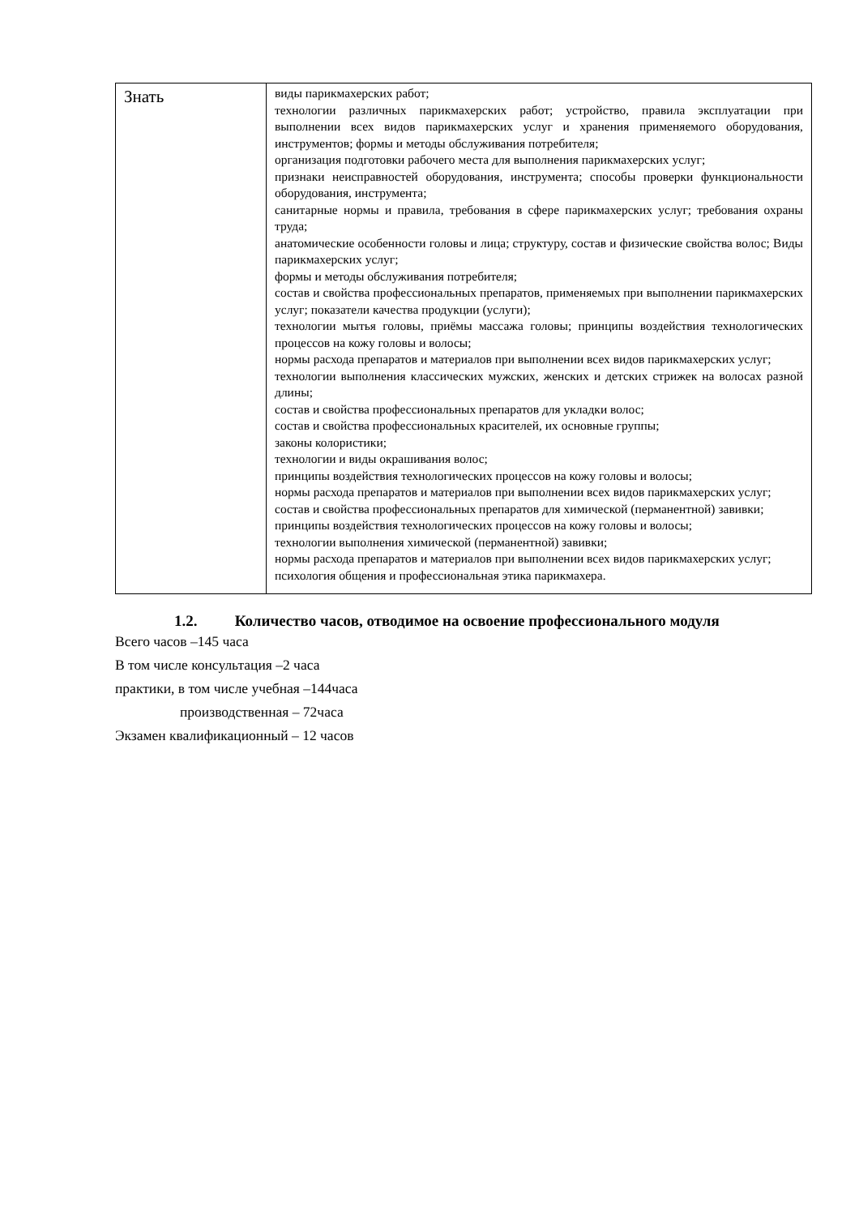| Знать | виды парикмахерских работ; технологии различных парикмахерских работ; устройство, правила эксплуатации при выполнении всех видов парикмахерских услуг и хранения применяемого оборудования, инструментов; формы и методы обслуживания потребителя; организация подготовки рабочего места для выполнения парикмахерских услуг; признаки неисправностей оборудования, инструмента; способы проверки функциональности оборудования, инструмента; санитарные нормы и правила, требования в сфере парикмахерских услуг; требования охраны труда; анатомические особенности головы и лица; структуру, состав и физические свойства волос; Виды парикмахерских услуг; формы и методы обслуживания потребителя; состав и свойства профессиональных препаратов, применяемых при выполнении парикмахерских услуг; показатели качества продукции (услуги); технологии мытья головы, приёмы массажа головы; принципы воздействия технологических процессов на кожу головы и волосы; нормы расхода препаратов и материалов при выполнении всех видов парикмахерских услуг; технологии выполнения классических мужских, женских и детских стрижек на волосах разной длины; состав и свойства профессиональных препаратов для укладки волос; состав и свойства профессиональных красителей, их основные группы; законы колористики; технологии и виды окрашивания волос; принципы воздействия технологических процессов на кожу головы и волосы; нормы расхода препаратов и материалов при выполнении всех видов парикмахерских услуг; состав и свойства профессиональных препаратов для химической (перманентной) завивки; принципы воздействия технологических процессов на кожу головы и волосы; технологии выполнения химической (перманентной) завивки; нормы расхода препаратов и материалов при выполнении всех видов парикмахерских услуг; психология общения и профессиональная этика парикмахера. |
1.2. Количество часов, отводимое на освоение профессионального модуля
Всего часов –145 часа
В том числе консультация –2 часа
практики, в том числе учебная –144часа
производственная – 72часа
Экзамен квалификационный – 12 часов